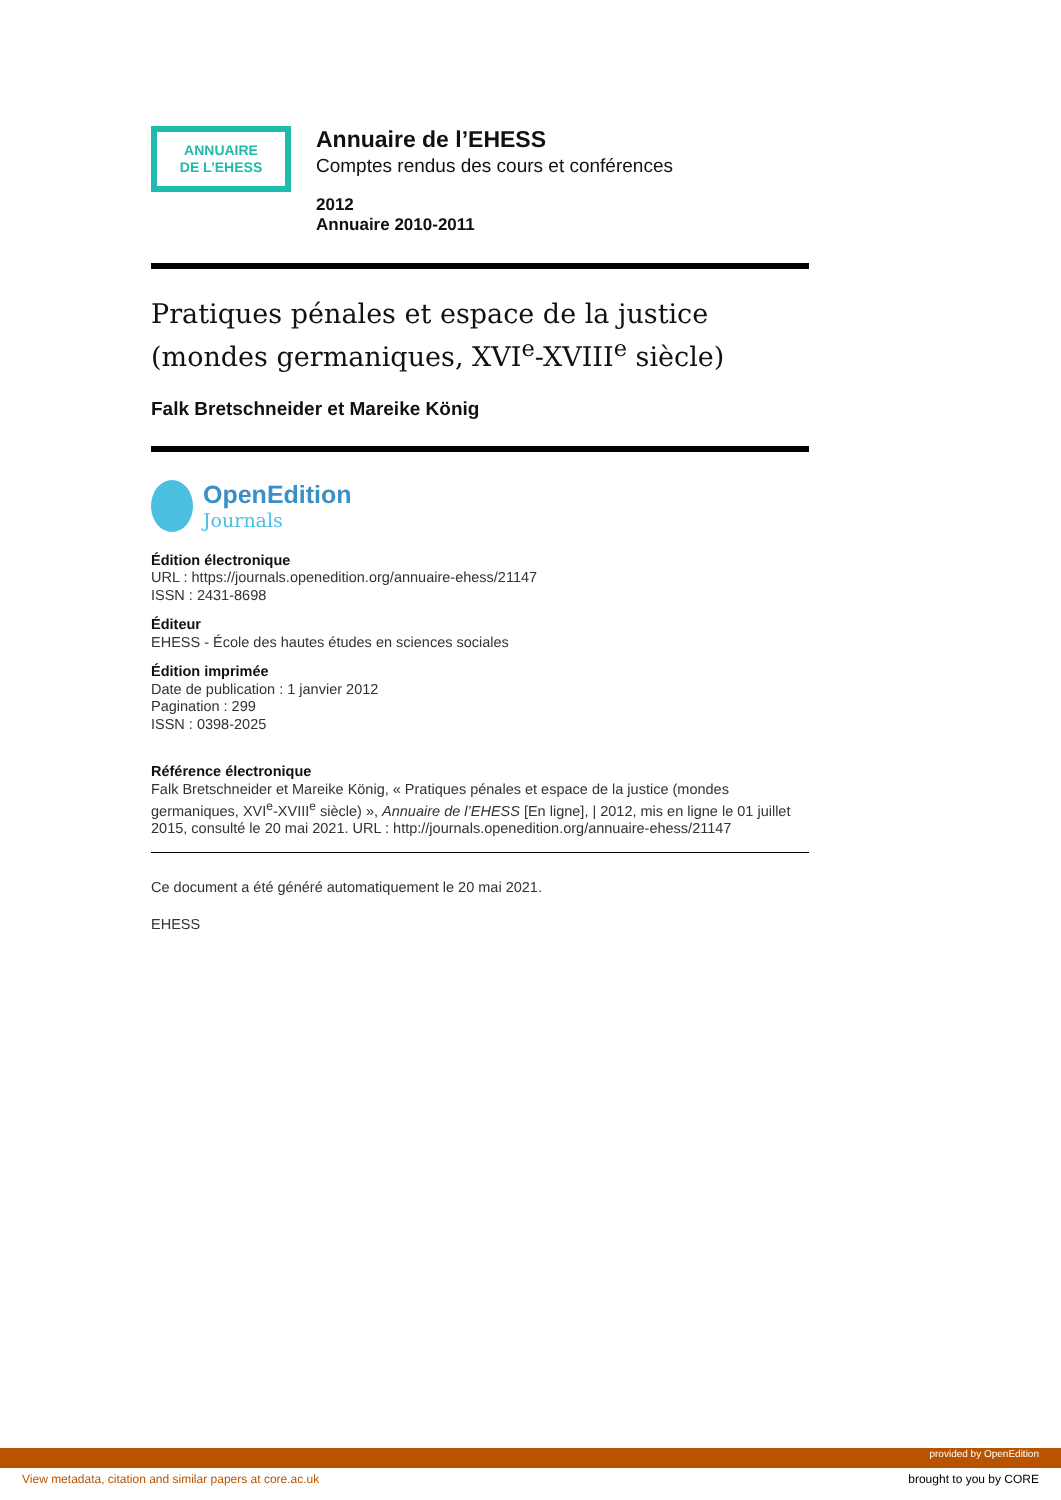ANNUAIRE
DE L’EHESS
Annuaire de l’EHESS
Comptes rendus des cours et conférences
2012
Annuaire 2010-2011
Pratiques pénales et espace de la justice (mondes germaniques, XVI<sup>e</sup>-XVIII<sup>e</sup> siècle)
Falk Bretschneider et Mareike König
OpenEdition
Journals
Édition électronique
URL : https://journals.openedition.org/annuaire-ehess/21147
ISSN : 2431-8698
Éditeur
EHESS - École des hautes études en sciences sociales
Édition imprimée
Date de publication : 1 janvier 2012
Pagination : 299
ISSN : 0398-2025
Référence électronique
Falk Bretschneider et Mareike König, « Pratiques pénales et espace de la justice (mondes germaniques, XVI<sup>e</sup>-XVIII<sup>e</sup> siècle) », Annuaire de l’EHESS [En ligne], | 2012, mis en ligne le 01 juillet 2015, consulté le 20 mai 2021. URL : http://journals.openedition.org/annuaire-ehess/21147
Ce document a été généré automatiquement le 20 mai 2021.
EHESS
provided by OpenEdition
View metadata, citation and similar papers at core.ac.uk brought to you by CORE